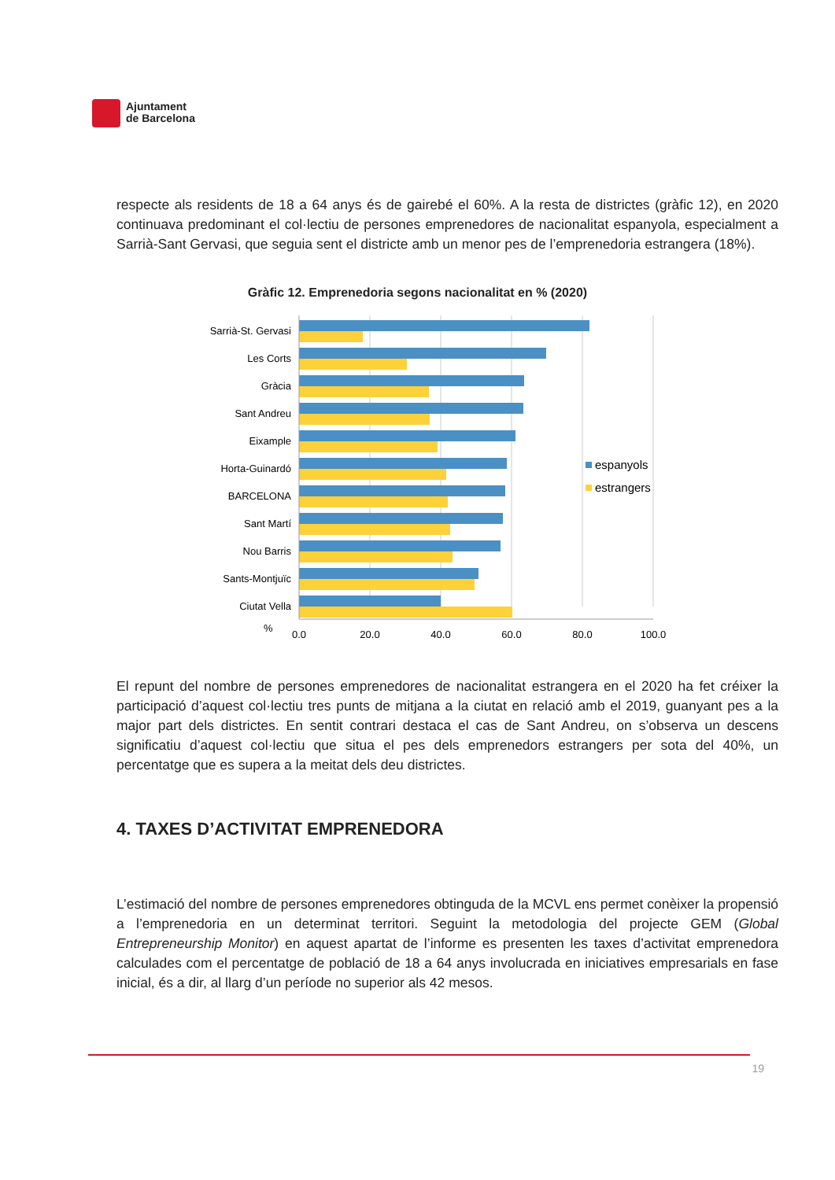Ajuntament
de Barcelona
respecte als residents de 18 a 64 anys és de gairebé el 60%. A la resta de districtes (gràfic 12), en 2020 continuava predominant el col·lectiu de persones emprenedores de nacionalitat espanyola, especialment a Sarrià-Sant Gervasi, que seguia sent el districte amb un menor pes de l’emprenedoria estrangera (18%).
Gràfic 12. Emprenedoria segons nacionalitat en % (2020)
Sarrià-St. Gervasi
Les Corts
Gràcia
Sant Andreu
Eixample
Horta-Guinardó
BARCELONA
Sant Martí
Nou Barris
Sants-Montjuïc
Ciutat Vella
%
0,0
20,0
40,0
60,0
80,0
100,0
espanyols
estrangers
El repunt del nombre de persones emprenedores de nacionalitat estrangera en el 2020 ha fet créixer la participació d’aquest col·lectiu tres punts de mitjana a la ciutat en relació amb el 2019, guanyant pes a la major part dels districtes. En sentit contrari destaca el cas de Sant Andreu, on s’observa un descens significatiu d’aquest col·lectiu que situa el pes dels emprenedors estrangers per sota del 40%, un percentatge que es supera a la meitat dels deu districtes.
4. TAXES D’ACTIVITAT EMPRENEDORA
L’estimació del nombre de persones emprenedores obtinguda de la MCVL ens permet conèixer la propensió a l’emprenedoria en un determinat territori. Seguint la metodologia del projecte GEM (Global Entrepreneurship Monitor) en aquest apartat de l’informe es presenten les taxes d’activitat emprenedora calculades com el percentatge de població de 18 a 64 anys involucrada en iniciatives empresarials en fase inicial, és a dir, al llarg d’un període no superior als 42 mesos.
19